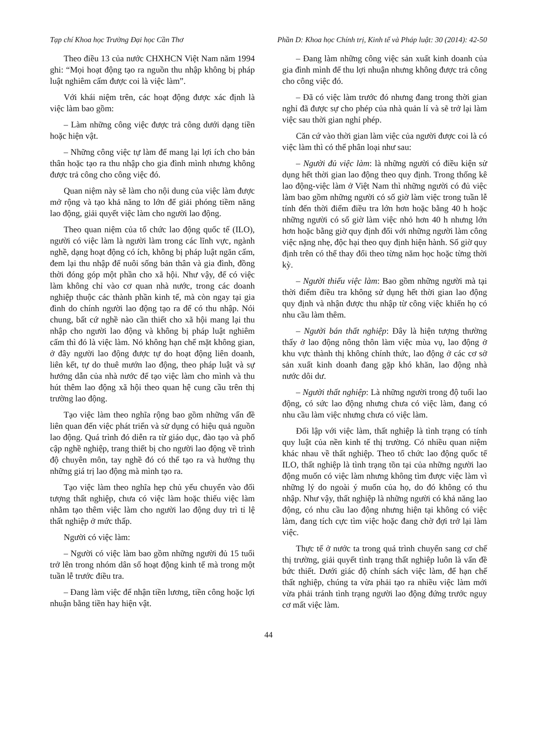Tạp chí Khoa học Trường Đại học Cần Thơ Phần D: Khoa học Chính trị, Kinh tế và Pháp luật: 30 (2014): 42-50
Theo điều 13 của nước CHXHCN Việt Nam năm 1994 ghi: “Mọi hoạt động tạo ra nguồn thu nhập không bị pháp luật nghiêm cấm được coi là việc làm”.
Với khái niệm trên, các hoạt động được xác định là việc làm bao gồm:
– Làm những công việc được trả công dưới dạng tiền hoặc hiện vật.
– Những công việc tự làm để mang lại lợi ích cho bản thân hoặc tạo ra thu nhập cho gia đình mình nhưng không được trả công cho công việc đó.
Quan niệm này sẽ làm cho nội dung của việc làm được mở rộng và tạo khả năng to lớn để giải phóng tiềm năng lao động, giải quyết việc làm cho người lao động.
Theo quan niệm của tổ chức lao động quốc tế (ILO), người có việc làm là người làm trong các lĩnh vực, ngành nghề, dạng hoạt động có ích, không bị pháp luật ngăn cấm, đem lại thu nhập để nuôi sống bản thân và gia đình, đồng thời đóng góp một phần cho xã hội. Như vậy, để có việc làm không chỉ vào cơ quan nhà nước, trong các doanh nghiệp thuộc các thành phần kinh tế, mà còn ngay tại gia đình do chính người lao động tạo ra để có thu nhập. Nói chung, bất cứ nghề nào cần thiết cho xã hội mang lại thu nhập cho người lao động và không bị pháp luật nghiêm cấm thì đó là việc làm. Nó không hạn chế mặt không gian, ở đây người lao động được tự do hoạt động liên doanh, liên kết, tự do thuê mướn lao động, theo pháp luật và sự hướng dẫn của nhà nước để tạo việc làm cho mình và thu hút thêm lao động xã hội theo quan hệ cung cầu trên thị trường lao động.
Tạo việc làm theo nghĩa rộng bao gồm những vấn đề liên quan đến việc phát triển và sử dụng có hiệu quả nguồn lao động. Quá trình đó diễn ra từ giáo dục, đào tạo và phổ cập nghề nghiệp, trang thiết bị cho người lao động về trình độ chuyên môn, tay nghề đó có thể tạo ra và hưởng thụ những giá trị lao động mà mình tạo ra.
Tạo việc làm theo nghĩa hẹp chủ yếu chuyển vào đối tượng thất nghiệp, chưa có việc làm hoặc thiếu việc làm nhằm tạo thêm việc làm cho người lao động duy trì tỉ lệ thất nghiệp ở mức thấp.
Người có việc làm:
– Người có việc làm bao gồm những người đủ 15 tuổi trở lên trong nhóm dân số hoạt động kinh tế mà trong một tuần lễ trước điều tra.
– Đang làm việc để nhận tiền lương, tiền công hoặc lợi nhuận bằng tiền hay hiện vật.
– Đang làm những công việc sản xuất kinh doanh của gia đình mình để thu lợi nhuận nhưng không được trả công cho công việc đó.
– Đã có việc làm trước đó nhưng đang trong thời gian nghỉ đã được sự cho phép của nhà quản lí và sẽ trở lại làm việc sau thời gian nghỉ phép.
Căn cứ vào thời gian làm việc của người được coi là có việc làm thì có thể phân loại như sau:
– Người đủ việc làm: là những người có điều kiện sử dụng hết thời gian lao động theo quy định. Trong thống kê lao động-việc làm ở Việt Nam thì những người có đủ việc làm bao gồm những người có số giờ làm việc trong tuần lễ tính đến thời điểm điều tra lớn hơn hoặc bằng 40 h hoặc những người có số giờ làm việc nhỏ hơn 40 h nhưng lớn hơn hoặc bằng giờ quy định đối với những người làm công việc nặng nhẹ, độc hại theo quy định hiện hành. Số giờ quy định trên có thể thay đổi theo từng năm học hoặc từng thời kỳ.
– Người thiếu việc làm: Bao gồm những người mà tại thời điểm điều tra không sử dụng hết thời gian lao động quy định và nhận được thu nhập từ công việc khiến họ có nhu cầu làm thêm.
– Người bán thất nghiệp: Đây là hiện tượng thường thấy ở lao động nông thôn làm việc mùa vụ, lao động ở khu vực thành thị không chính thức, lao động ở các cơ sở sản xuất kinh doanh đang gặp khó khăn, lao động nhà nước dôi dư.
– Người thất nghiệp: Là những người trong độ tuổi lao động, có sức lao động nhưng chưa có việc làm, đang có nhu cầu làm việc nhưng chưa có việc làm.
Đối lập với việc làm, thất nghiệp là tình trạng có tính quy luật của nền kinh tế thị trường. Có nhiều quan niệm khác nhau về thất nghiệp. Theo tổ chức lao động quốc tế ILO, thất nghiệp là tình trạng tồn tại của những người lao động muốn có việc làm nhưng không tìm được việc làm vì những lý do ngoài ý muốn của họ, do đó không có thu nhập. Như vậy, thất nghiệp là những người có khả năng lao động, có nhu cầu lao động nhưng hiện tại không có việc làm, đang tích cực tìm việc hoặc đang chờ đợi trở lại làm việc.
Thực tế ở nước ta trong quá trình chuyển sang cơ chế thị trường, giải quyết tình trạng thất nghiệp luôn là vấn đề bức thiết. Dưới giác độ chính sách việc làm, để hạn chế thất nghiệp, chúng ta vừa phải tạo ra nhiều việc làm mới vừa phải tránh tình trạng người lao động đứng trước nguy cơ mất việc làm.
44